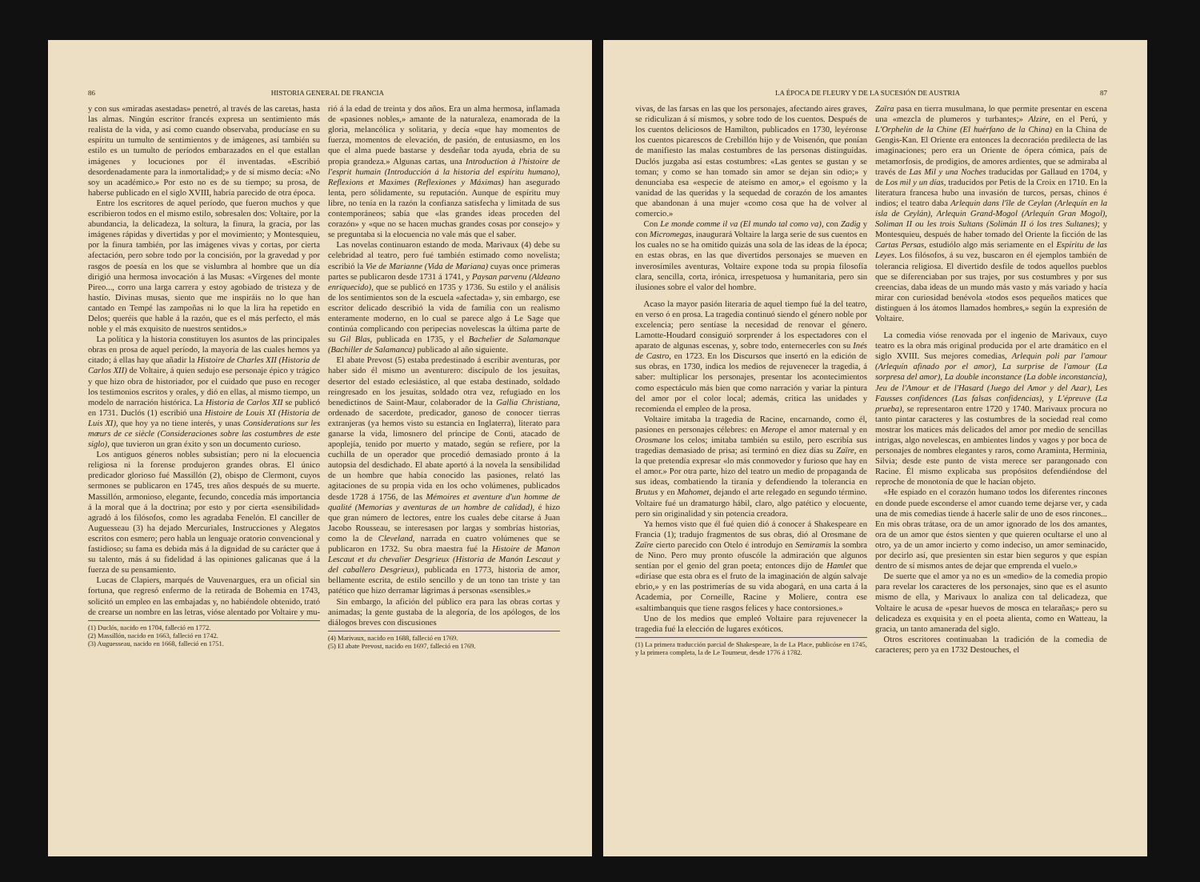86 HISTORIA GENERAL DE FRANCIA
y con sus «miradas asestadas» penetró, al través de las caretas, hasta las almas. Ningún escritor francés expresa un sentimiento más realista de la vida, y así como cuando observaba, producíase en su espíritu un tumulto de sentimientos y de imágenes, así también su estilo es un tumulto de períodos embarazados en el que estallan imágenes y locuciones por él inventadas. «Escribió desordenadamente para la inmortalidad;» y de sí mismo decía: «No soy un académico.» Por esto no es de su tiempo; su prosa, de haberse publicado en el siglo XVIII, habría parecido de otra época.
Entre los escritores de aquel período, que fueron muchos y que escribieron todos en el mismo estilo, sobresalen dos: Voltaire, por la abundancia, la delicadeza, la soltura, la finura, la gracia, por las imágenes rápidas y divertidas y por el movimiento; y Montesquieu, por la finura también, por las imágenes vivas y cortas, por cierta afectación, pero sobre todo por la concisión, por la gravedad y por rasgos de poesía en los que se vislumbra al hombre que un día dirigió una hermosa invocación á las Musas: «Vírgenes del monte Pireo..., corro una larga carrera y estoy agobiado de tristeza y de hastío. Divinas musas, siento que me inspiráis no lo que han cantado en Tempé las zampoñas ni lo que la lira ha repetido en Delos; queréis que hable á la razón, que es el más perfecto, el más noble y el más exquisito de nuestros sentidos.»
La política y la historia constituyen los asuntos de las principales obras en prosa de aquel período, la mayoría de las cuales hemos ya citado; á ellas hay que añadir la Histoire de Charles XII (Historia de Carlos XII) de Voltaire, á quien sedujo ese personaje épico y trágico y que hizo obra de historiador, por el cuidado que puso en recoger los testimonios escritos y orales, y dió en ellas, al mismo tiempo, un modelo de narración histórica. La Historia de Carlos XII se publicó en 1731. Duclós (1) escribió una Histoire de Louis XI (Historia de Luis XI), que hoy ya no tiene interés, y unas Considerations sur les mœurs de ce siècle (Consideraciones sobre las costumbres de este siglo), que tuvieron un gran éxito y son un documento curioso.
Los antiguos géneros nobles subsistían; pero ni la elocuencia religiosa ni la forense produjeron grandes obras. El único predicador glorioso fué Massillón (2), obispo de Clermont, cuyos sermones se publicaron en 1745, tres años después de su muerte. Massillón, armonioso, elegante, fecundo, concedía más importancia á la moral que á la doctrina; por esto y por cierta «sensibilidad» agradó á los filósofos, como les agradaba Fenelón. El canciller de Auguesseau (3) ha dejado Mercuriales, Instrucciones y Alegatos escritos con esmero; pero habla un lenguaje oratorio convencional y fastidioso; su fama es debida más á la dignidad de su carácter que á su talento, más á su fidelidad á las opiniones galicanas que á la fuerza de su pensamiento.
Lucas de Clapiers, marqués de Vauvenargues, era un oficial sin fortuna, que regresó enfermo de la retirada de Bohemia en 1743, solicitó un empleo en las embajadas y, no habiéndole obtenido, trató de crearse un nombre en las letras, vióse alentado por Voltaire y mu-
(1) Duclós, nacido en 1704, falleció en 1772.
(2) Massillón, nacido en 1663, falleció en 1742.
(3) Auguesseau, nacido en 1668, falleció en 1751.
rió á la edad de treinta y dos años. Era un alma hermosa, inflamada de «pasiones nobles,» amante de la naturaleza, enamorada de la gloria, melancólica y solitaria, y decía «que hay momentos de fuerza, momentos de elevación, de pasión, de entusiasmo, en los que el alma puede bastarse y desdeñar toda ayuda, ebria de su propia grandeza.» Algunas cartas, una Introduction à l'histoire de l'esprit humain (Introducción á la historia del espíritu humano), Reflexions et Maximes (Reflexiones y Máximas) han asegurado lenta, pero sólidamente, su reputación. Aunque de espíritu muy libre, no tenía en la razón la confianza satisfecha y limitada de sus contemporáneos; sabía que «las grandes ideas proceden del corazón» y «que no se hacen muchas grandes cosas por consejo» y se preguntaba si la elocuencia no vale más que el saber.
Las novelas continuaron estando de moda. Marivaux (4) debe su celebridad al teatro, pero fué también estimado como novelista; escribió la Vie de Marianne (Vida de Mariana) cuyas once primeras partes se publicaron desde 1731 á 1741, y Paysan parvenu (Aldeano enriquecido), que se publicó en 1735 y 1736. Su estilo y el análisis de los sentimientos son de la escuela «afectada» y, sin embargo, ese escritor delicado describió la vida de familia con un realismo enteramente moderno, en lo cual se parece algo á Le Sage que continúa complicando con peripecias novelescas la última parte de su Gil Blas, publicada en 1735, y el Bachelier de Salamanque (Bachiller de Salamanca) publicado al año siguiente.
El abate Prevost (5) estaba predestinado á escribir aventuras, por haber sido él mismo un aventurero: discípulo de los jesuítas, desertor del estado eclesiástico, al que estaba destinado, soldado reingresado en los jesuítas, soldado otra vez, refugiado en los benedictinos de Saint-Maur, colaborador de la Gallia Christiana, ordenado de sacerdote, predicador, ganoso de conocer tierras extranjeras (ya hemos visto su estancia en Inglaterra), literato para ganarse la vida, limosnero del príncipe de Conti, atacado de apoplejía, tenido por muerto y matado, según se refiere, por la cuchilla de un operador que procedió demasiado pronto á la autopsia del desdichado. El abate aportó á la novela la sensibilidad de un hombre que había conocido las pasiones, relató las agitaciones de su propia vida en los ocho volúmenes, publicados desde 1728 á 1756, de las Mémoires et aventure d'un homme de qualité (Memorias y aventuras de un hombre de calidad), é hizo que gran número de lectores, entre los cuales debe citarse á Juan Jacobo Rousseau, se interesasen por largas y sombrías historias, como la de Cleveland, narrada en cuatro volúmenes que se publicaron en 1732. Su obra maestra fué la Histoire de Manon Lescaut et du chevalier Desgrieux (Historia de Manón Lescaut y del caballero Desgrieux), publicada en 1773, historia de amor, bellamente escrita, de estilo sencillo y de un tono tan triste y tan patético que hizo derramar lágrimas á personas «sensibles.»
Sin embargo, la afición del público era para las obras cortas y animadas; la gente gustaba de la alegoría, de los apólogos, de los diálogos breves con discusiones
(4) Marivaux, nacido en 1688, falleció en 1769.
(5) El abate Prevost, nacido en 1697, falleció en 1769.
LA ÉPOCA DE FLEURY Y DE LA SUCESIÓN DE AUSTRIA 87
vivas, de las farsas en las que los personajes, afectando aires graves, se ridiculizan á sí mismos, y sobre todo de los cuentos. Después de los cuentos deliciosos de Hamilton, publicados en 1730, leyéronse los cuentos picarescos de Crebillón hijo y de Voisenón, que ponían de manifiesto las malas costumbres de las personas distinguidas. Duclós juzgaba así estas costumbres: «Las gentes se gustan y se toman; y como se han tomado sin amor se dejan sin odio;» y denunciaba esa «especie de ateísmo en amor,» el egoísmo y la vanidad de las queridas y la sequedad de corazón de los amantes que abandonan á una mujer «como cosa que ha de volver al comercio.»
Con Le monde comme il va (El mundo tal como va), con Zadig y con Micromegas, inaugurará Voltaire la larga serie de sus cuentos en los cuales no se ha omitido quizás una sola de las ideas de la época; en estas obras, en las que divertidos personajes se mueven en inverosímiles aventuras, Voltaire expone toda su propia filosofía clara, sencilla, corta, irónica, irrespetuosa y humanitaria, pero sin ilusiones sobre el valor del hombre.
Acaso la mayor pasión literaria de aquel tiempo fué la del teatro, en verso ó en prosa. La tragedia continuó siendo el género noble por excelencia; pero sentíase la necesidad de renovar el género. Lamotte-Houdard consiguió sorprender á los espectadores con el aparato de algunas escenas, y, sobre todo, enternecerles con su Inés de Castro, en 1723. En los Discursos que insertó en la edición de sus obras, en 1730, indica los medios de rejuvenecer la tragedia, á saber: multiplicar los personajes, presentar los acontecimientos como espectáculo más bien que como narración y variar la pintura del amor por el color local; además, critica las unidades y recomienda el empleo de la prosa.
Voltaire imitaba la tragedia de Racine, encarnando, como él, pasiones en personajes célebres: en Merope el amor maternal y en Orosmane los celos; imitaba también su estilo, pero escribía sus tragedias demasiado de prisa; así terminó en diez días su Zaïre, en la que pretendía expresar «lo más conmovedor y furioso que hay en el amor.» Por otra parte, hizo del teatro un medio de propaganda de sus ideas, combatiendo la tiranía y defendiendo la tolerancia en Brutus y en Mahomet, dejando el arte relegado en segundo término. Voltaire fué un dramaturgo hábil, claro, algo patético y elocuente, pero sin originalidad y sin potencia creadora.
Ya hemos visto que él fué quien dió á conocer á Shakespeare en Francia (1); tradujo fragmentos de sus obras, dió al Orosmane de Zaïre cierto parecido con Otelo é introdujo en Semiramis la sombra de Nino. Pero muy pronto ofuscóle la admiración que algunos sentían por el genio del gran poeta; entonces dijo de Hamlet que «diríase que esta obra es el fruto de la imaginación de algún salvaje ebrio,» y en las postrimerías de su vida abogará, en una carta á la Academia, por Corneille, Racine y Moliere, contra ese «saltimbanquis que tiene rasgos felices y hace contorsiones.»
Uno de los medios que empleó Voltaire para rejuvenecer la tragedia fué la elección de lugares exóticos.
(1) La primera traducción parcial de Shakespeare, la de La Place, publicóse en 1745, y la primera completa, la de Le Tourneur, desde 1776 á 1782.
Zaïra pasa en tierra musulmana, lo que permite presentar en escena una «mezcla de plumeros y turbantes;» Alzire, en el Perú, y L'Orphelin de la Chine (El huérfano de la China) en la China de Gengis-Kan. El Oriente era entonces la decoración predilecta de las imaginaciones; pero era un Oriente de ópera cómica, país de metamorfosis, de prodigios, de amores ardientes, que se admiraba al través de Las Mil y una Noches traducidas por Gallaud en 1704, y de Los mil y un días, traducidos por Petis de la Croix en 1710. En la literatura francesa hubo una invasión de turcos, persas, chinos é indios; el teatro daba Arlequin dans l'île de Ceylan (Arlequín en la isla de Ceylán), Arlequin Grand-Mogol (Arlequín Gran Mogol), Soliman II ou les trois Sultans (Solimán II ó los tres Sultanes); y Montesquieu, después de haber tomado del Oriente la ficción de las Cartas Persas, estudiólo algo más seriamente en el Espíritu de las Leyes. Los filósofos, á su vez, buscaron en él ejemplos también de tolerancia religiosa. El divertido desfile de todos aquellos pueblos que se diferenciaban por sus trajes, por sus costumbres y por sus creencias, daba ideas de un mundo más vasto y más variado y hacía mirar con curiosidad benévola «todos esos pequeños matices que distinguen á los átomos llamados hombres,» según la expresión de Voltaire.
La comedia vióse renovada por el ingenio de Marivaux, cuyo teatro es la obra más original producida por el arte dramático en el siglo XVIII. Sus mejores comedias, Arlequin poli par l'amour (Arlequín afinado por el amor), La surprise de l'amour (La sorpresa del amor), La double inconstance (La doble inconstancia), Jeu de l'Amour et de l'Hasard (Juego del Amor y del Azar), Les Fausses confidences (Las falsas confidencias), y L'épreuve (La prueba), se representaron entre 1720 y 1740. Marivaux procura no tanto pintar caracteres y las costumbres de la sociedad real como mostrar los matices más delicados del amor por medio de sencillas intrigas, algo novelescas, en ambientes lindos y vagos y por boca de personajes de nombres elegantes y raros, como Araminta, Herminia, Silvia; desde este punto de vista merece ser parangonado con Racine. Él mismo explicaba sus propósitos defendiéndose del reproche de monotonía de que le hacían objeto.
«He espiado en el corazón humano todos los diferentes rincones en donde puede esconderse el amor cuando teme dejarse ver, y cada una de mis comedias tiende á hacerle salir de uno de esos rincones... En mis obras trátase, ora de un amor ignorado de los dos amantes, ora de un amor que éstos sienten y que quieren ocultarse el uno al otro, ya de un amor incierto y como indeciso, un amor seminacido, por decirlo así, que presienten sin estar bien seguros y que espían dentro de sí mismos antes de dejar que emprenda el vuelo.»
De suerte que el amor ya no es un «medio» de la comedia propio para revelar los caracteres de los personajes, sino que es el asunto mismo de ella, y Marivaux lo analiza con tal delicadeza, que Voltaire le acusa de «pesar huevos de mosca en telarañas;» pero su delicadeza es exquisita y en el poeta alienta, como en Watteau, la gracia, un tanto amanerada del siglo.
Otros escritores continuaban la tradición de la comedia de caracteres; pero ya en 1732 Destouches, el